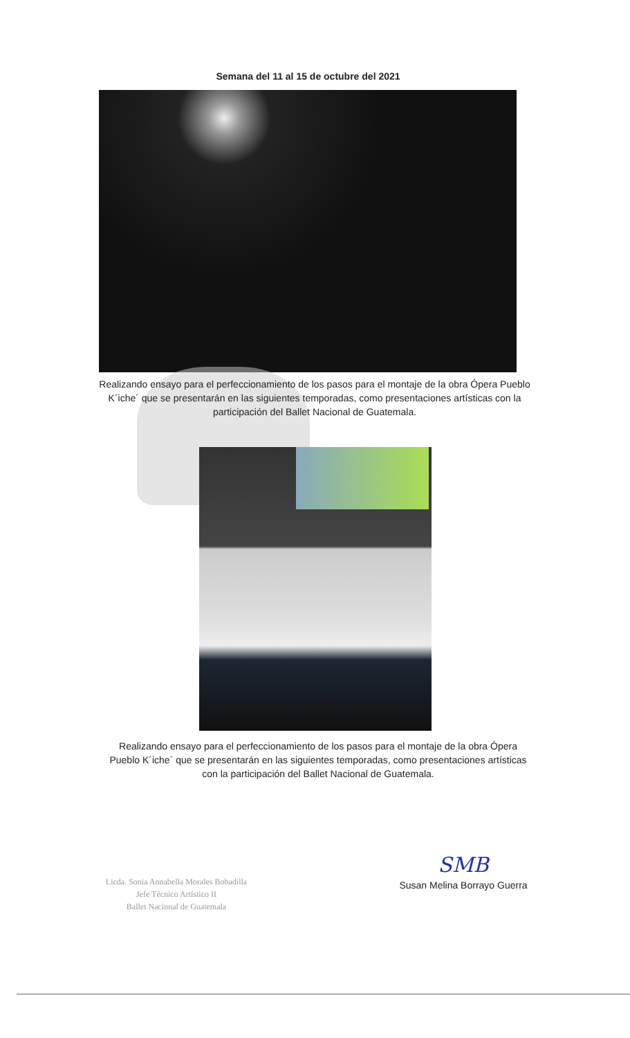Semana del 11 al 15 de octubre del 2021
Realizando ensayo para el perfeccionamiento de los pasos para el montaje de la obra Ópera Pueblo K´iche´ que se presentarán en las siguientes temporadas, como presentaciones artísticas con la participación del Ballet Nacional de Guatemala.
Realizando ensayo para el perfeccionamiento de los pasos para el montaje de la obra Ópera Pueblo K´iche´ que se presentarán en las siguientes temporadas, como presentaciones artísticas con la participación del Ballet Nacional de Guatemala.
SMB
Susan Melina Borrayo Guerra
Licda. Sonia Annabella Morales Bobadilla
Jefe Técnico Artístico II
Ballet Nacional de Guatemala